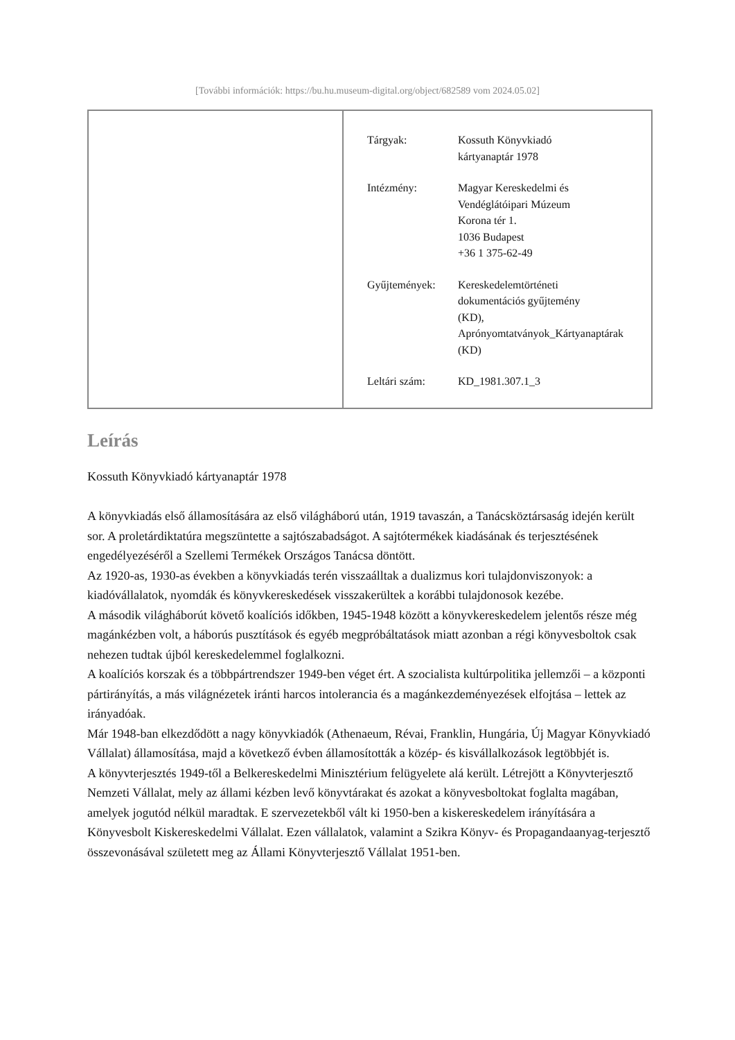[További információk: https://bu.hu.museum-digital.org/object/682589 vom 2024.05.02]
| Tárgyak: | Kossuth Könyvkiadó kártyanaptár 1978 |
| Intézmény: | Magyar Kereskedelmi és Vendéglátóipari Múzeum Korona tér 1. 1036 Budapest +36 1 375-62-49 |
| Gyűjtemények: | Kereskedelemtörténeti dokumentációs gyűjtemény (KD), Aprónyomtatványok_Kártyanaptárak (KD) |
| Leltári szám: | KD_1981.307.1_3 |
Leírás
Kossuth Könyvkiadó kártyanaptár 1978
A könyvkiadás első államosítására az első világháború után, 1919 tavaszán, a Tanácsköztársaság idején került sor. A proletárdiktatúra megszüntette a sajtószabadságot. A sajtótermékek kiadásának és terjesztésének engedélyezéséről a Szellemi Termékek Országos Tanácsa döntött.
Az 1920-as, 1930-as években a könyvkiadás terén visszaálltak a dualizmus kori tulajdonviszonyok: a kiadóvállalatok, nyomdák és könyvkereskedések visszakerültek a korábbi tulajdonosok kezébe.
A második világháborút követő koalíciós időkben, 1945-1948 között a könyvkereskedelem jelentős része még magánkézben volt, a háborús pusztítások és egyéb megpróbáltatások miatt azonban a régi könyvesboltok csak nehezen tudtak újból kereskedelemmel foglalkozni.
A koalíciós korszak és a többpártrendszer 1949-ben véget ért. A szocialista kultúrpolitika jellemzői – a központi pártirányítás, a más világnézetek iránti harcos intolerancia és a magánkezdeményezések elfojtása – lettek az irányadóak.
Már 1948-ban elkezdődött a nagy könyvkiadók (Athenaeum, Révai, Franklin, Hungária, Új Magyar Könyvkiadó Vállalat) államosítása, majd a következő évben államosították a közép- és kisvállalkozások legtöbbjét is.
A könyvterjesztés 1949-től a Belkereskedelmi Minisztérium felügyelete alá került. Létrejött a Könyvterjesztő Nemzeti Vállalat, mely az állami kézben levő könyvtárakat és azokat a könyvesboltokat foglalta magában, amelyek jogutód nélkül maradtak. E szervezetekből vált ki 1950-ben a kiskereskedelem irányítására a Könyvesbolt Kiskereskedelmi Vállalat. Ezen vállalatok, valamint a Szikra Könyv- és Propagandaanyag-terjesztő összevonásával született meg az Állami Könyvterjesztő Vállalat 1951-ben.